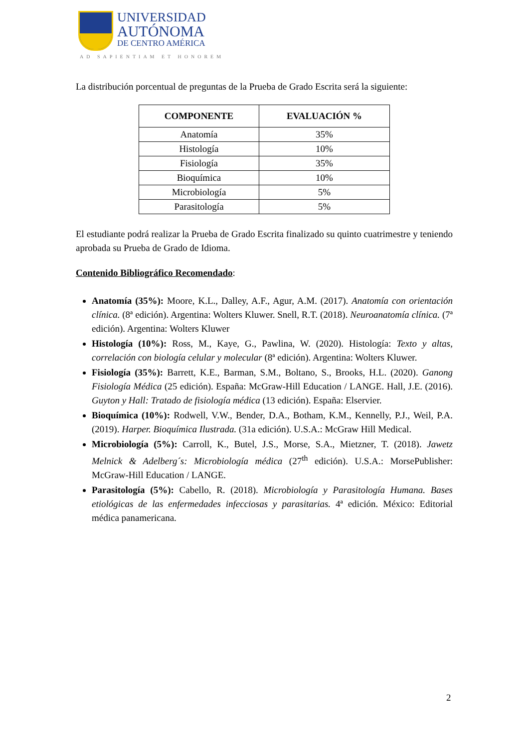UNIVERSIDAD
AUTÓNOMA
DE CENTRO AMÉRICA
AD SAPIENTIAM ET HONOREM
La distribución porcentual de preguntas de la Prueba de Grado Escrita será la siguiente:
| COMPONENTE | EVALUACIÓN % |
| --- | --- |
| Anatomía | 35% |
| Histología | 10% |
| Fisiología | 35% |
| Bioquímica | 10% |
| Microbiología | 5% |
| Parasitología | 5% |
El estudiante podrá realizar la Prueba de Grado Escrita finalizado su quinto cuatrimestre y teniendo aprobada su Prueba de Grado de Idioma.
Contenido Bibliográfico Recomendado:
Anatomía (35%): Moore, K.L., Dalley, A.F., Agur, A.M. (2017). Anatomía con orientación clínica. (8ª edición). Argentina: Wolters Kluwer. Snell, R.T. (2018). Neuroanatomía clínica. (7ª edición). Argentina: Wolters Kluwer
Histología (10%): Ross, M., Kaye, G., Pawlina, W. (2020). Histología: Texto y altas, correlación con biología celular y molecular (8ª edición). Argentina: Wolters Kluwer.
Fisiología (35%): Barrett, K.E., Barman, S.M., Boltano, S., Brooks, H.L. (2020). Ganong Fisiología Médica (25 edición). España: McGraw-Hill Education / LANGE. Hall, J.E. (2016). Guyton y Hall: Tratado de fisiología médica (13 edición). España: Elservier.
Bioquímica (10%): Rodwell, V.W., Bender, D.A., Botham, K.M., Kennelly, P.J., Weil, P.A. (2019). Harper. Bioquímica Ilustrada. (31a edición). U.S.A.: McGraw Hill Medical.
Microbiología (5%): Carroll, K., Butel, J.S., Morse, S.A., Mietzner, T. (2018). Jawetz Melnick & Adelberg´s: Microbiología médica (27<sup>th</sup> edición). U.S.A.: MorsePublisher: McGraw-Hill Education / LANGE.
Parasitología (5%): Cabello, R. (2018). Microbiología y Parasitología Humana. Bases etiológicas de las enfermedades infecciosas y parasitarias. 4ª edición. México: Editorial médica panamericana.
2